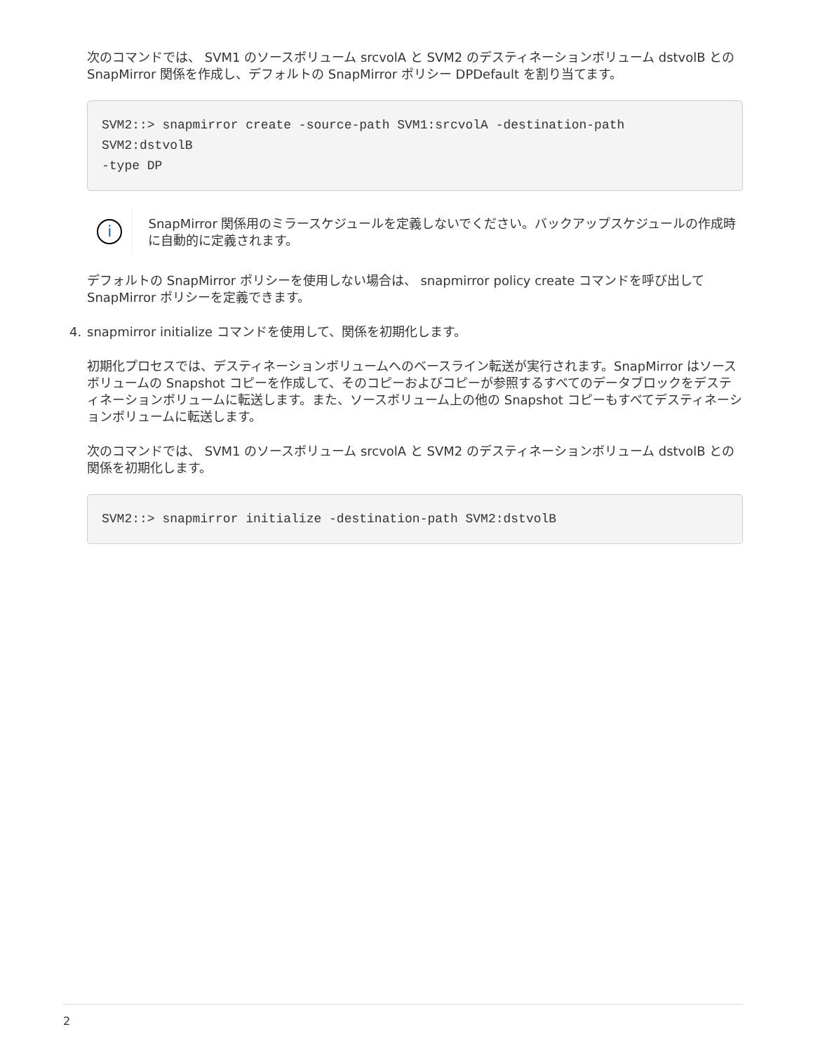次のコマンドでは、 SVM1 のソースボリューム srcvolA と SVM2 のデスティネーションボリューム dstvolB との SnapMirror 関係を作成し、デフォルトの SnapMirror ポリシー DPDefault を割り当てます。
SVM2::> snapmirror create -source-path SVM1:srcvolA -destination-path
SVM2:dstvolB
-type DP
i
SnapMirror 関係用のミラースケジュールを定義しないでください。バックアップスケジュールの作成時に自動的に定義されます。
デフォルトの SnapMirror ポリシーを使用しない場合は、 snapmirror policy create コマンドを呼び出して SnapMirror ポリシーを定義できます。
4. snapmirror initialize コマンドを使用して、関係を初期化します。
初期化プロセスでは、デスティネーションボリュームへのベースライン転送が実行されます。SnapMirror はソースボリュームの Snapshot コピーを作成して、そのコピーおよびコピーが参照するすべてのデータブロックをデスティネーションボリュームに転送します。また、ソースボリューム上の他の Snapshot コピーもすべてデスティネーションボリュームに転送します。
次のコマンドでは、 SVM1 のソースボリューム srcvolA と SVM2 のデスティネーションボリューム dstvolB との関係を初期化します。
SVM2::> snapmirror initialize -destination-path SVM2:dstvolB
2